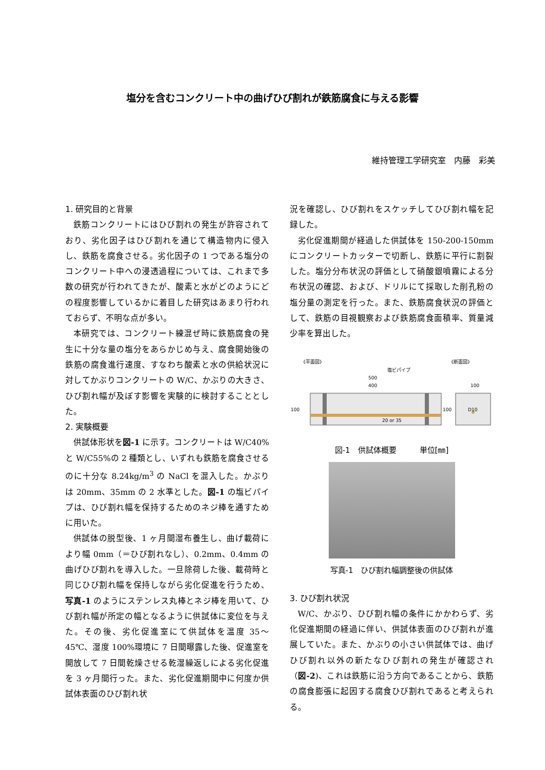塩分を含むコンクリート中の曲げひび割れが鉄筋腐食に与える影響
維持管理工学研究室　内藤　彩美
1. 研究目的と背景
鉄筋コンクリートにはひび割れの発生が許容されており、劣化因子はひび割れを通じて構造物内に侵入し、鉄筋を腐食させる。劣化因子の 1 つである塩分のコンクリート中への浸透過程については、これまで多数の研究が行われてきたが、酸素と水がどのようにどの程度影響しているかに着目した研究はあまり行われておらず、不明な点が多い。
本研究では、コンクリート練混ぜ時に鉄筋腐食の発生に十分な量の塩分をあらかじめ与え、腐食開始後の鉄筋の腐食進行速度、すなわち酸素と水の供給状況に対してかぶりコンクリートの W/C、かぶりの大きさ、ひび割れ幅が及ぼす影響を実験的に検討することとした。
2. 実験概要
供試体形状を図-1 に示す。コンクリートは W/C40%と W/C55%の 2 種類とし、いずれも鉄筋を腐食させるのに十分な 8.24kg/m<sup>3</sup> の NaCl を混入した。かぶりは 20mm、35mm の 2 水準とした。図-1 の塩ビパイプは、ひび割れ幅を保持するためのネジ棒を通すために用いた。
供試体の脱型後、1 ヶ月間湿布養生し、曲げ載荷により幅 0mm（＝ひび割れなし）、0.2mm、0.4mm の曲げひび割れを導入した。一旦除荷した後、載荷時と同じひび割れ幅を保持しながら劣化促進を行うため、写真-1 のようにステンレス丸棒とネジ棒を用いて、ひび割れ幅が所定の幅となるように供試体に変位を与えた。その後、劣化促進室にて供試体を温度 35～45℃、湿度 100%環境に 7 日間曝露した後、促進室を開放して 7 日間乾燥させる乾湿繰返しによる劣化促進を 3 ヶ月間行った。また、劣化促進期間中に何度か供試体表面のひび割れ状
況を確認し、ひび割れをスケッチしてひび割れ幅を記録した。
劣化促進期間が経過した供試体を 150-200-150mm にコンクリートカッターで切断し、鉄筋に平行に割裂した。塩分分布状況の評価として硝酸銀噴霧による分布状況の確認、および、ドリルにて採取した削孔粉の塩分量の測定を行った。また、鉄筋腐食状況の評価として、鉄筋の目視観察および鉄筋腐食面積率、質量減少率を算出した。
《平面図》
《断面図》
塩ビパイプ
500
400
100
100
100
D10
20 or 35
図-1　供試体概要　　　単位[㎜]
写真-1　ひび割れ幅調整後の供試体
3. ひび割れ状況
W/C、かぶり、ひび割れ幅の条件にかかわらず、劣化促進期間の経過に伴い、供試体表面のひび割れが進展していた。また、かぶりの小さい供試体では、曲げひび割れ以外の新たなひび割れの発生が確認され（図-2)、これは鉄筋に沿う方向であることから、鉄筋の腐食膨張に起因する腐食ひび割れであると考えられる。